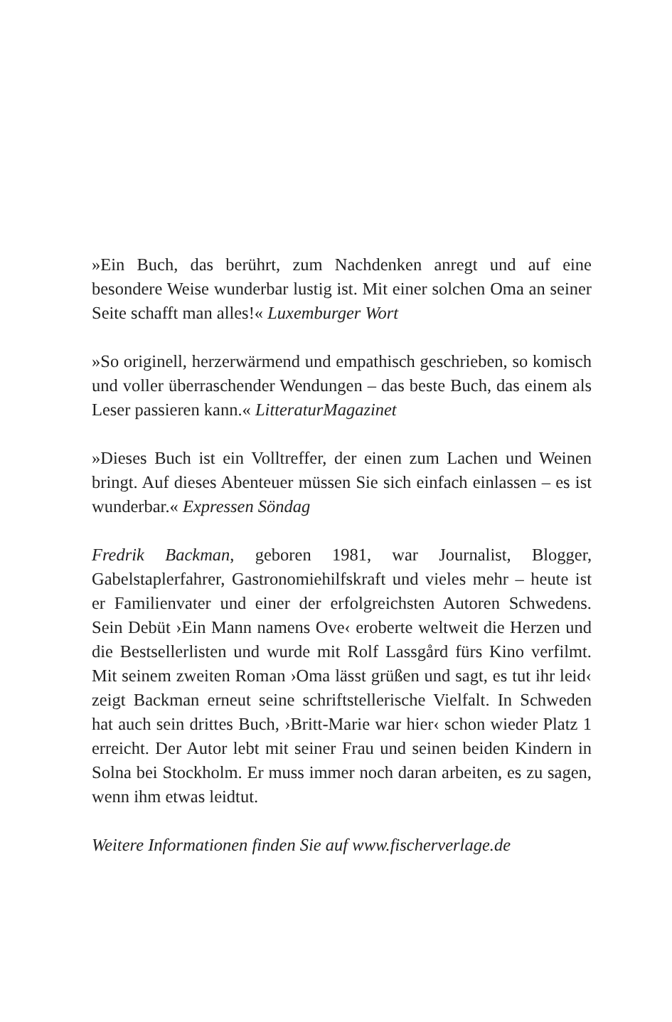»Ein Buch, das berührt, zum Nachdenken anregt und auf eine besondere Weise wunderbar lustig ist. Mit einer solchen Oma an seiner Seite schafft man alles!« Luxemburger Wort
»So originell, herzerwärmend und empathisch geschrieben, so komisch und voller überraschender Wendungen – das beste Buch, das einem als Leser passieren kann.« LitteraturMagazinet
»Dieses Buch ist ein Volltreffer, der einen zum Lachen und Weinen bringt. Auf dieses Abenteuer müssen Sie sich einfach einlassen – es ist wunderbar.« Expressen Söndag
Fredrik Backman, geboren 1981, war Journalist, Blogger, Gabelstaplerfahrer, Gastronomiehilfskraft und vieles mehr – heute ist er Familienvater und einer der erfolgreichsten Autoren Schwedens. Sein Debüt ›Ein Mann namens Ove‹ eroberte weltweit die Herzen und die Bestsellerlisten und wurde mit Rolf Lassgård fürs Kino verfilmt. Mit seinem zweiten Roman ›Oma lässt grüßen und sagt, es tut ihr leid‹ zeigt Backman erneut seine schriftstellerische Vielfalt. In Schweden hat auch sein drittes Buch, ›Britt-Marie war hier‹ schon wieder Platz 1 erreicht. Der Autor lebt mit seiner Frau und seinen beiden Kindern in Solna bei Stockholm. Er muss immer noch daran arbeiten, es zu sagen, wenn ihm etwas leidtut.
Weitere Informationen finden Sie auf www.fischerverlage.de